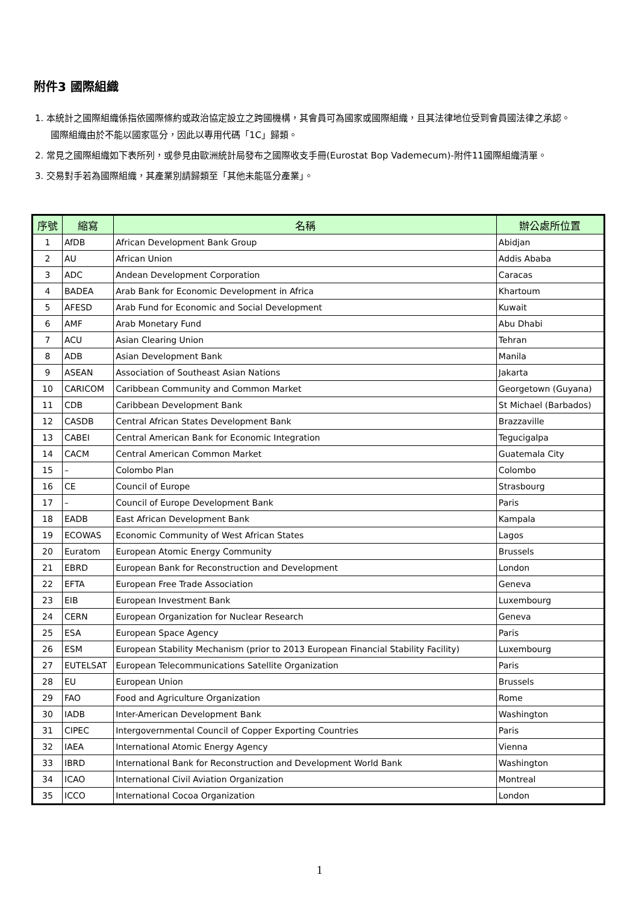附件3 國際組織
1. 本統計之國際組織係指依國際條約或政治協定設立之跨國機構，其會員可為國家或國際組織，且其法律地位受到會員國法律之承認。國際組織由於不能以國家區分，因此以專用代碼「1C」歸類。
2. 常見之國際組織如下表所列，或參見由歐洲統計局發布之國際收支手冊(Eurostat Bop Vademecum)-附件11國際組織清單。
3. 交易對手若為國際組織，其產業別請歸類至「其他未能區分產業」。
| 序號 | 縮寫 | 名稱 | 辦公處所位置 |
| --- | --- | --- | --- |
| 1 | AfDB | African Development Bank Group | Abidjan |
| 2 | AU | African Union | Addis Ababa |
| 3 | ADC | Andean Development Corporation | Caracas |
| 4 | BADEA | Arab Bank for Economic Development in Africa | Khartoum |
| 5 | AFESD | Arab Fund for Economic and Social Development | Kuwait |
| 6 | AMF | Arab Monetary Fund | Abu Dhabi |
| 7 | ACU | Asian Clearing Union | Tehran |
| 8 | ADB | Asian Development Bank | Manila |
| 9 | ASEAN | Association of Southeast Asian Nations | Jakarta |
| 10 | CARICOM | Caribbean Community and Common Market | Georgetown (Guyana) |
| 11 | CDB | Caribbean Development Bank | St Michael (Barbados) |
| 12 | CASDB | Central African States Development Bank | Brazzaville |
| 13 | CABEI | Central American Bank for Economic Integration | Tegucigalpa |
| 14 | CACM | Central American Common Market | Guatemala City |
| 15 | – | Colombo Plan | Colombo |
| 16 | CE | Council of Europe | Strasbourg |
| 17 | – | Council of Europe Development Bank | Paris |
| 18 | EADB | East African Development Bank | Kampala |
| 19 | ECOWAS | Economic Community of West African States | Lagos |
| 20 | Euratom | European Atomic Energy Community | Brussels |
| 21 | EBRD | European Bank for Reconstruction and Development | London |
| 22 | EFTA | European Free Trade Association | Geneva |
| 23 | EIB | European Investment Bank | Luxembourg |
| 24 | CERN | European Organization for Nuclear Research | Geneva |
| 25 | ESA | European Space Agency | Paris |
| 26 | ESM | European Stability Mechanism (prior to 2013 European Financial Stability Facility) | Luxembourg |
| 27 | EUTELSAT | European Telecommunications Satellite Organization | Paris |
| 28 | EU | European Union | Brussels |
| 29 | FAO | Food and Agriculture Organization | Rome |
| 30 | IADB | Inter-American Development Bank | Washington |
| 31 | CIPEC | Intergovernmental Council of Copper Exporting Countries | Paris |
| 32 | IAEA | International Atomic Energy Agency | Vienna |
| 33 | IBRD | International Bank for Reconstruction and Development World Bank | Washington |
| 34 | ICAO | International Civil Aviation Organization | Montreal |
| 35 | ICCO | International Cocoa Organization | London |
1